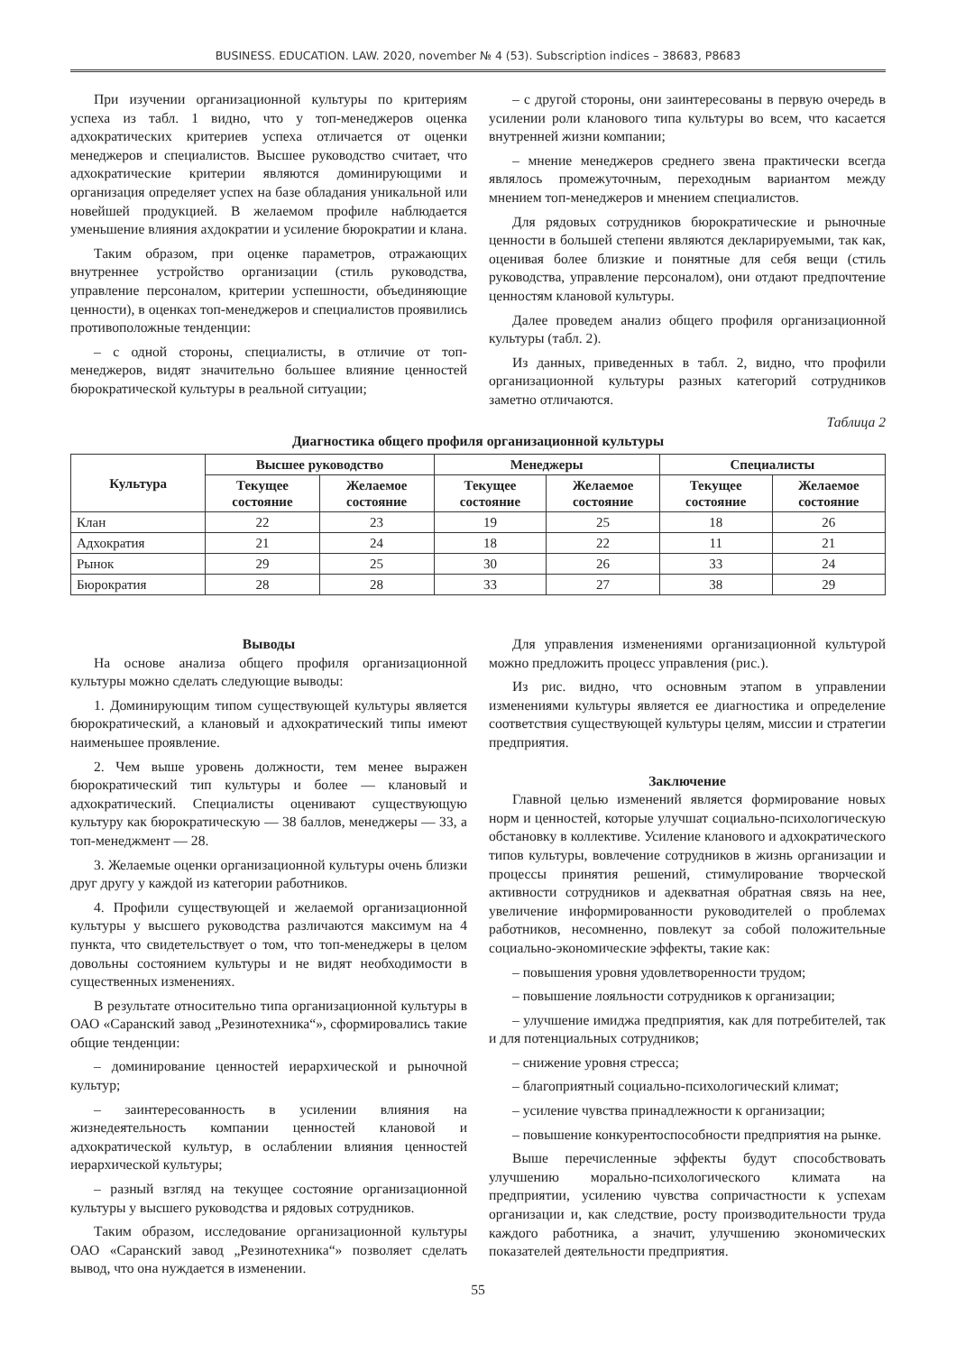BUSINESS. EDUCATION. LAW. 2020, november № 4 (53). Subscription indices – 38683, P8683
При изучении организационной культуры по критериям успеха из табл. 1 видно, что у топ-менеджеров оценка адхократических критериев успеха отличается от оценки менеджеров и специалистов. Высшее руководство считает, что адхократические критерии являются доминирующими и организация определяет успех на базе обладания уникальной или новейшей продукцией. В желаемом профиле наблюдается уменьшение влияния ахдократии и усиление бюрократии и клана.
Таким образом, при оценке параметров, отражающих внутреннее устройство организации (стиль руководства, управление персоналом, критерии успешности, объединяющие ценности), в оценках топ-менеджеров и специалистов проявились противоположные тенденции:
– с одной стороны, специалисты, в отличие от топ-менеджеров, видят значительно большее влияние ценностей бюрократической культуры в реальной ситуации;
– с другой стороны, они заинтересованы в первую очередь в усилении роли кланового типа культуры во всем, что касается внутренней жизни компании;
– мнение менеджеров среднего звена практически всегда являлось промежуточным, переходным вариантом между мнением топ-менеджеров и мнением специалистов.
Для рядовых сотрудников бюрократические и рыночные ценности в большей степени являются декларируемыми, так как, оценивая более близкие и понятные для себя вещи (стиль руководства, управление персоналом), они отдают предпочтение ценностям клановой культуры.
Далее проведем анализ общего профиля организационной культуры (табл. 2).
Из данных, приведенных в табл. 2, видно, что профили организационной культуры разных категорий сотрудников заметно отличаются.
Таблица 2
Диагностика общего профиля организационной культуры
| Культура | Высшее руководство | | Менеджеры | | Специалисты | |
| --- | --- | --- | --- | --- | --- | --- |
| | Текущее состояние | Желаемое состояние | Текущее состояние | Желаемое состояние | Текущее состояние | Желаемое состояние |
| Клан | 22 | 23 | 19 | 25 | 18 | 26 |
| Адхократия | 21 | 24 | 18 | 22 | 11 | 21 |
| Рынок | 29 | 25 | 30 | 26 | 33 | 24 |
| Бюрократия | 28 | 28 | 33 | 27 | 38 | 29 |
Выводы
На основе анализа общего профиля организационной культуры можно сделать следующие выводы:
1. Доминирующим типом существующей культуры является бюрократический, а клановый и адхократический типы имеют наименьшее проявление.
2. Чем выше уровень должности, тем менее выражен бюрократический тип культуры и более — клановый и адхократический. Специалисты оценивают существующую культуру как бюрократическую — 38 баллов, менеджеры — 33, а топ-менеджмент — 28.
3. Желаемые оценки организационной культуры очень близки друг другу у каждой из категории работников.
4. Профили существующей и желаемой организационной культуры у высшего руководства различаются максимум на 4 пункта, что свидетельствует о том, что топ-менеджеры в целом довольны состоянием культуры и не видят необходимости в существенных изменениях.
В результате относительно типа организационной культуры в ОАО «Саранский завод „Резинотехника“», сформировались такие общие тенденции:
– доминирование ценностей иерархической и рыночной культур;
– заинтересованность в усилении влияния на жизнедеятельность компании ценностей клановой и адхократической культур, в ослаблении влияния ценностей иерархической культуры;
– разный взгляд на текущее состояние организационной культуры у высшего руководства и рядовых сотрудников.
Таким образом, исследование организационной культуры ОАО «Саранский завод „Резинотехника“» позволяет сделать вывод, что она нуждается в изменении.
Для управления изменениями организационной культурой можно предложить процесс управления (рис.).
Из рис. видно, что основным этапом в управлении изменениями культуры является ее диагностика и определение соответствия существующей культуры целям, миссии и стратегии предприятия.
Заключение
Главной целью изменений является формирование новых норм и ценностей, которые улучшат социально-психологическую обстановку в коллективе. Усиление кланового и адхократического типов культуры, вовлечение сотрудников в жизнь организации и процессы принятия решений, стимулирование творческой активности сотрудников и адекватная обратная связь на нее, увеличение информированности руководителей о проблемах работников, несомненно, повлекут за собой положительные социально-экономические эффекты, такие как:
– повышения уровня удовлетворенности трудом;
– повышение лояльности сотрудников к организации;
– улучшение имиджа предприятия, как для потребителей, так и для потенциальных сотрудников;
– снижение уровня стресса;
– благоприятный социально-психологический климат;
– усиление чувства принадлежности к организации;
– повышение конкурентоспособности предприятия на рынке.
Выше перечисленные эффекты будут способствовать улучшению морально-психологического климата на предприятии, усилению чувства сопричастности к успехам организации и, как следствие, росту производительности труда каждого работника, а значит, улучшению экономических показателей деятельности предприятия.
55